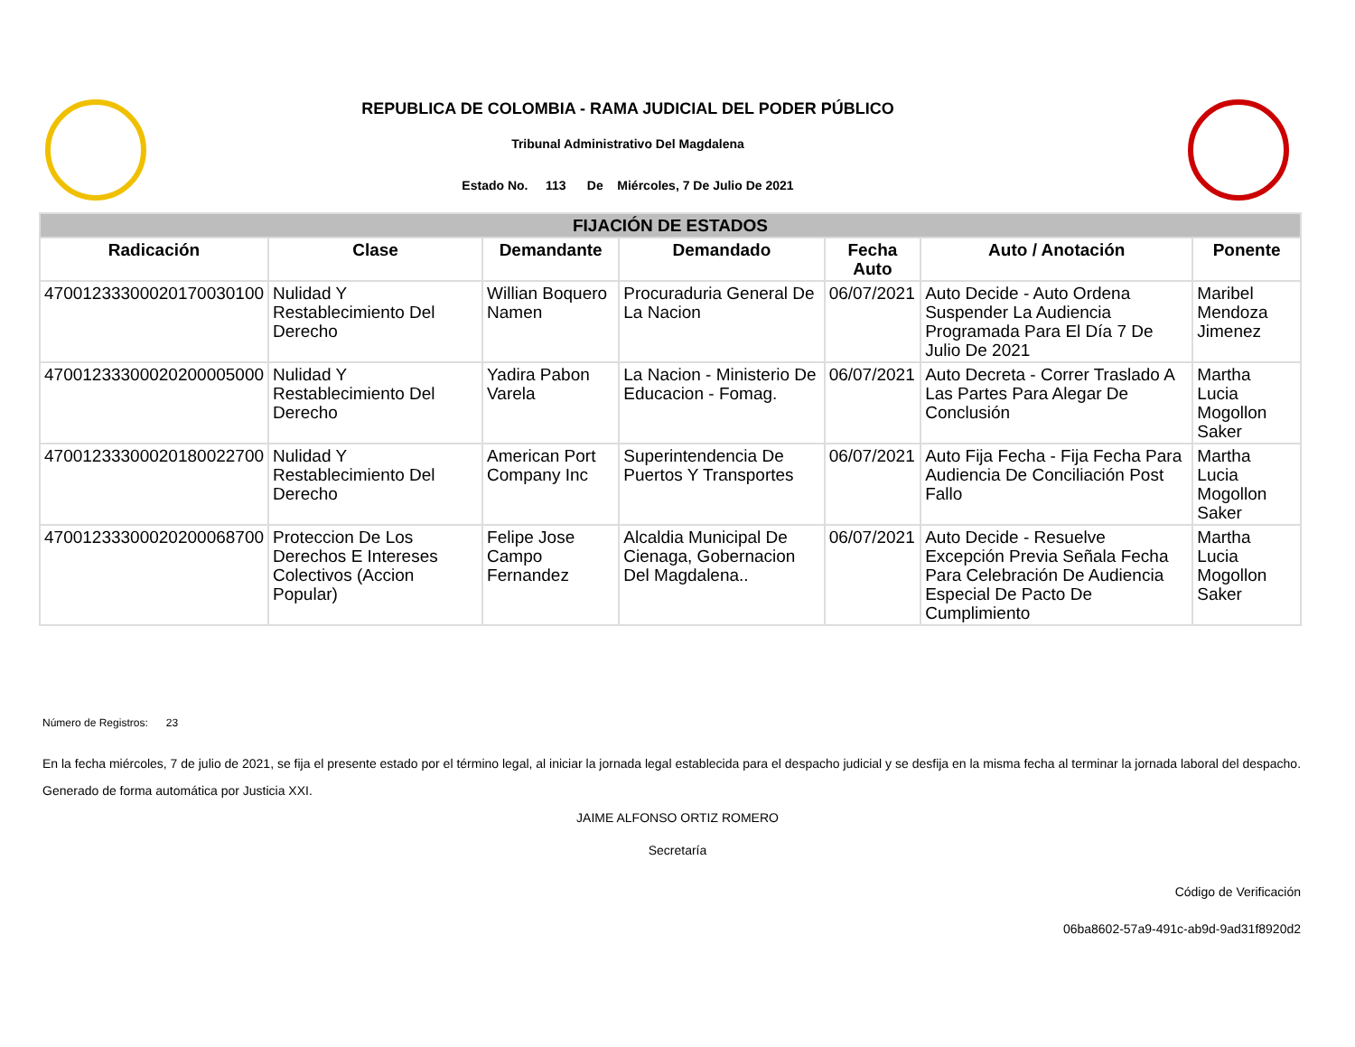REPUBLICA DE COLOMBIA - RAMA JUDICIAL DEL PODER PÚBLICO
Tribunal Administrativo Del Magdalena
Estado No. 113 De Miércoles, 7 De Julio De 2021
| FIJACIÓN DE ESTADOS | | | | | | |
| --- | --- | --- | --- | --- | --- | --- |
| Radicación | Clase | Demandante | Demandado | Fecha Auto | Auto / Anotación | Ponente |
| 47001233300020170030100 | Nulidad Y Restablecimiento Del Derecho | Willian Boquero Namen | Procuraduria General De La Nacion | 06/07/2021 | Auto Decide - Auto Ordena Suspender La Audiencia Programada Para El Día 7 De Julio De 2021 | Maribel Mendoza Jimenez |
| 47001233300020200005000 | Nulidad Y Restablecimiento Del Derecho | Yadira Pabon Varela | La Nacion - Ministerio De Educacion - Fomag. | 06/07/2021 | Auto Decreta - Correr Traslado A Las Partes Para Alegar De Conclusión | Martha Lucia Mogollon Saker |
| 47001233300020180022700 | Nulidad Y Restablecimiento Del Derecho | American Port Company Inc | Superintendencia De Puertos Y Transportes | 06/07/2021 | Auto Fija Fecha - Fija Fecha Para Audiencia De Conciliación Post Fallo | Martha Lucia Mogollon Saker |
| 47001233300020200068700 | Proteccion De Los Derechos E Intereses Colectivos (Accion Popular) | Felipe Jose Campo Fernandez | Alcaldia Municipal De Cienaga, Gobernacion Del Magdalena.. | 06/07/2021 | Auto Decide - Resuelve Excepción Previa Señala Fecha Para Celebración De Audiencia Especial De Pacto De Cumplimiento | Martha Lucia Mogollon Saker |
Número de Registros: 23
En la fecha miércoles, 7 de julio de 2021, se fija el presente estado por el término legal, al iniciar la jornada legal establecida para el despacho judicial y se desfija en la misma fecha al terminar la jornada laboral del despacho.
Generado de forma automática por Justicia XXI.
JAIME ALFONSO ORTIZ ROMERO
Secretaría
Código de Verificación
06ba8602-57a9-491c-ab9d-9ad31f8920d2